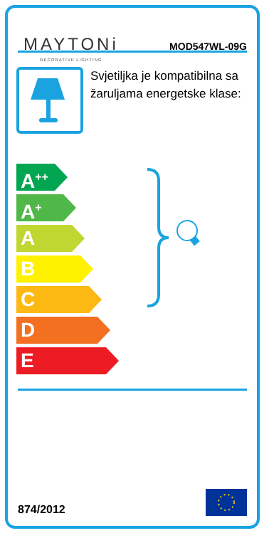MAYTONi
DECORATIVE LIGHTING
MOD547WL-09G
Svjetiljka je kompatibilna sa žaruljama energetske klase:
A<sup>++</sup>
A<sup>+</sup>
A
B
C
D
E
874/2012